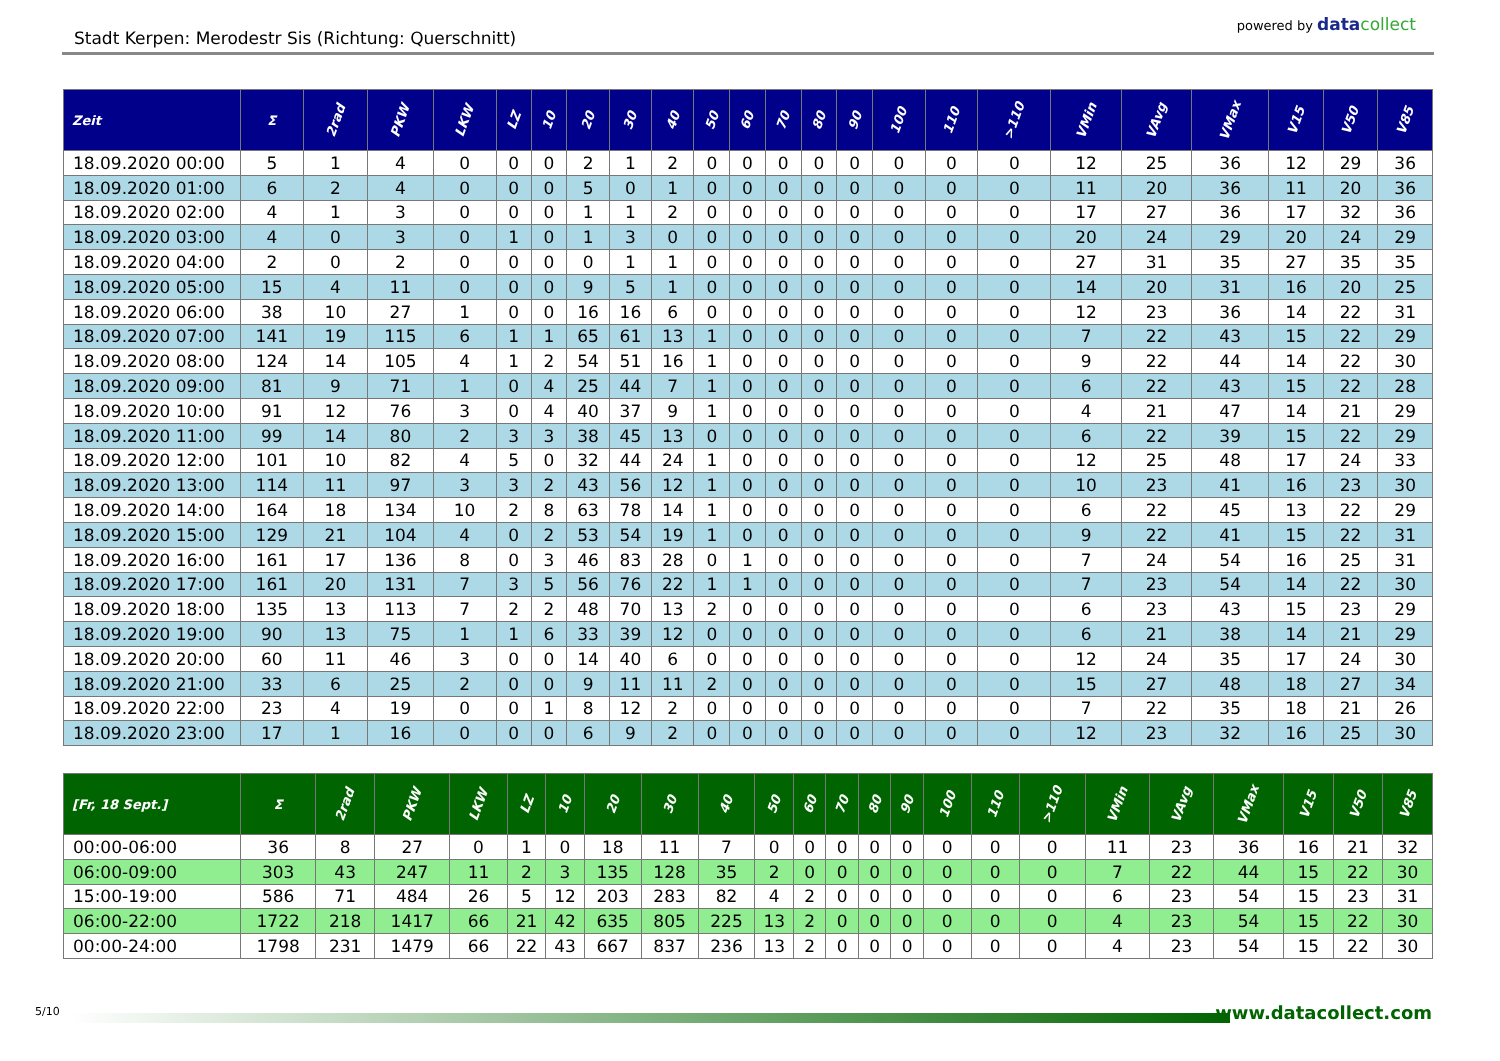Stadt Kerpen: Merodestr Sis (Richtung: Querschnitt)
powered by data collect
| Zeit | Σ | 2rad | PKW | LKW | LZ | 10 | 20 | 30 | 40 | 50 | 60 | 70 | 80 | 90 | 100 | 110 | >110 | VMin | VAvg | VMax | V15 | V50 | V85 |
| --- | --- | --- | --- | --- | --- | --- | --- | --- | --- | --- | --- | --- | --- | --- | --- | --- | --- | --- | --- | --- | --- | --- | --- |
| 18.09.2020 00:00 | 5 | 1 | 4 | 0 | 0 | 0 | 2 | 1 | 2 | 0 | 0 | 0 | 0 | 0 | 0 | 0 | 0 | 12 | 25 | 36 | 12 | 29 | 36 |
| 18.09.2020 01:00 | 6 | 2 | 4 | 0 | 0 | 0 | 5 | 0 | 1 | 0 | 0 | 0 | 0 | 0 | 0 | 0 | 0 | 11 | 20 | 36 | 11 | 20 | 36 |
| 18.09.2020 02:00 | 4 | 1 | 3 | 0 | 0 | 0 | 1 | 1 | 2 | 0 | 0 | 0 | 0 | 0 | 0 | 0 | 0 | 17 | 27 | 36 | 17 | 32 | 36 |
| 18.09.2020 03:00 | 4 | 0 | 3 | 0 | 1 | 0 | 1 | 3 | 0 | 0 | 0 | 0 | 0 | 0 | 0 | 0 | 0 | 20 | 24 | 29 | 20 | 24 | 29 |
| 18.09.2020 04:00 | 2 | 0 | 2 | 0 | 0 | 0 | 0 | 1 | 1 | 0 | 0 | 0 | 0 | 0 | 0 | 0 | 0 | 27 | 31 | 35 | 27 | 35 | 35 |
| 18.09.2020 05:00 | 15 | 4 | 11 | 0 | 0 | 0 | 9 | 5 | 1 | 0 | 0 | 0 | 0 | 0 | 0 | 0 | 0 | 14 | 20 | 31 | 16 | 20 | 25 |
| 18.09.2020 06:00 | 38 | 10 | 27 | 1 | 0 | 0 | 16 | 16 | 6 | 0 | 0 | 0 | 0 | 0 | 0 | 0 | 0 | 12 | 23 | 36 | 14 | 22 | 31 |
| 18.09.2020 07:00 | 141 | 19 | 115 | 6 | 1 | 1 | 65 | 61 | 13 | 1 | 0 | 0 | 0 | 0 | 0 | 0 | 0 | 7 | 22 | 43 | 15 | 22 | 29 |
| 18.09.2020 08:00 | 124 | 14 | 105 | 4 | 1 | 2 | 54 | 51 | 16 | 1 | 0 | 0 | 0 | 0 | 0 | 0 | 0 | 9 | 22 | 44 | 14 | 22 | 30 |
| 18.09.2020 09:00 | 81 | 9 | 71 | 1 | 0 | 4 | 25 | 44 | 7 | 1 | 0 | 0 | 0 | 0 | 0 | 0 | 0 | 6 | 22 | 43 | 15 | 22 | 28 |
| 18.09.2020 10:00 | 91 | 12 | 76 | 3 | 0 | 4 | 40 | 37 | 9 | 1 | 0 | 0 | 0 | 0 | 0 | 0 | 0 | 4 | 21 | 47 | 14 | 21 | 29 |
| 18.09.2020 11:00 | 99 | 14 | 80 | 2 | 3 | 3 | 38 | 45 | 13 | 0 | 0 | 0 | 0 | 0 | 0 | 0 | 0 | 6 | 22 | 39 | 15 | 22 | 29 |
| 18.09.2020 12:00 | 101 | 10 | 82 | 4 | 5 | 0 | 32 | 44 | 24 | 1 | 0 | 0 | 0 | 0 | 0 | 0 | 0 | 12 | 25 | 48 | 17 | 24 | 33 |
| 18.09.2020 13:00 | 114 | 11 | 97 | 3 | 3 | 2 | 43 | 56 | 12 | 1 | 0 | 0 | 0 | 0 | 0 | 0 | 0 | 10 | 23 | 41 | 16 | 23 | 30 |
| 18.09.2020 14:00 | 164 | 18 | 134 | 10 | 2 | 8 | 63 | 78 | 14 | 1 | 0 | 0 | 0 | 0 | 0 | 0 | 0 | 6 | 22 | 45 | 13 | 22 | 29 |
| 18.09.2020 15:00 | 129 | 21 | 104 | 4 | 0 | 2 | 53 | 54 | 19 | 1 | 0 | 0 | 0 | 0 | 0 | 0 | 0 | 9 | 22 | 41 | 15 | 22 | 31 |
| 18.09.2020 16:00 | 161 | 17 | 136 | 8 | 0 | 3 | 46 | 83 | 28 | 0 | 1 | 0 | 0 | 0 | 0 | 0 | 0 | 7 | 24 | 54 | 16 | 25 | 31 |
| 18.09.2020 17:00 | 161 | 20 | 131 | 7 | 3 | 5 | 56 | 76 | 22 | 1 | 1 | 0 | 0 | 0 | 0 | 0 | 0 | 7 | 23 | 54 | 14 | 22 | 30 |
| 18.09.2020 18:00 | 135 | 13 | 113 | 7 | 2 | 2 | 48 | 70 | 13 | 2 | 0 | 0 | 0 | 0 | 0 | 0 | 0 | 6 | 23 | 43 | 15 | 23 | 29 |
| 18.09.2020 19:00 | 90 | 13 | 75 | 1 | 1 | 6 | 33 | 39 | 12 | 0 | 0 | 0 | 0 | 0 | 0 | 0 | 0 | 6 | 21 | 38 | 14 | 21 | 29 |
| 18.09.2020 20:00 | 60 | 11 | 46 | 3 | 0 | 0 | 14 | 40 | 6 | 0 | 0 | 0 | 0 | 0 | 0 | 0 | 0 | 12 | 24 | 35 | 17 | 24 | 30 |
| 18.09.2020 21:00 | 33 | 6 | 25 | 2 | 0 | 0 | 9 | 11 | 11 | 2 | 0 | 0 | 0 | 0 | 0 | 0 | 0 | 15 | 27 | 48 | 18 | 27 | 34 |
| 18.09.2020 22:00 | 23 | 4 | 19 | 0 | 0 | 1 | 8 | 12 | 2 | 0 | 0 | 0 | 0 | 0 | 0 | 0 | 0 | 7 | 22 | 35 | 18 | 21 | 26 |
| 18.09.2020 23:00 | 17 | 1 | 16 | 0 | 0 | 0 | 6 | 9 | 2 | 0 | 0 | 0 | 0 | 0 | 0 | 0 | 0 | 12 | 23 | 32 | 16 | 25 | 30 |
| [Fr, 18 Sept.] | Σ | 2rad | PKW | LKW | LZ | 10 | 20 | 30 | 40 | 50 | 60 | 70 | 80 | 90 | 100 | 110 | >110 | VMin | VAvg | VMax | V15 | V50 | V85 |
| --- | --- | --- | --- | --- | --- | --- | --- | --- | --- | --- | --- | --- | --- | --- | --- | --- | --- | --- | --- | --- | --- | --- | --- |
| 00:00-06:00 | 36 | 8 | 27 | 0 | 1 | 0 | 18 | 11 | 7 | 0 | 0 | 0 | 0 | 0 | 0 | 0 | 0 | 11 | 23 | 36 | 16 | 21 | 32 |
| 06:00-09:00 | 303 | 43 | 247 | 11 | 2 | 3 | 135 | 128 | 35 | 2 | 0 | 0 | 0 | 0 | 0 | 0 | 0 | 7 | 22 | 44 | 15 | 22 | 30 |
| 15:00-19:00 | 586 | 71 | 484 | 26 | 5 | 12 | 203 | 283 | 82 | 4 | 2 | 0 | 0 | 0 | 0 | 0 | 0 | 6 | 23 | 54 | 15 | 23 | 31 |
| 06:00-22:00 | 1722 | 218 | 1417 | 66 | 21 | 42 | 635 | 805 | 225 | 13 | 2 | 0 | 0 | 0 | 0 | 0 | 0 | 4 | 23 | 54 | 15 | 22 | 30 |
| 00:00-24:00 | 1798 | 231 | 1479 | 66 | 22 | 43 | 667 | 837 | 236 | 13 | 2 | 0 | 0 | 0 | 0 | 0 | 0 | 4 | 23 | 54 | 15 | 22 | 30 |
5/10 www.datacollect.com